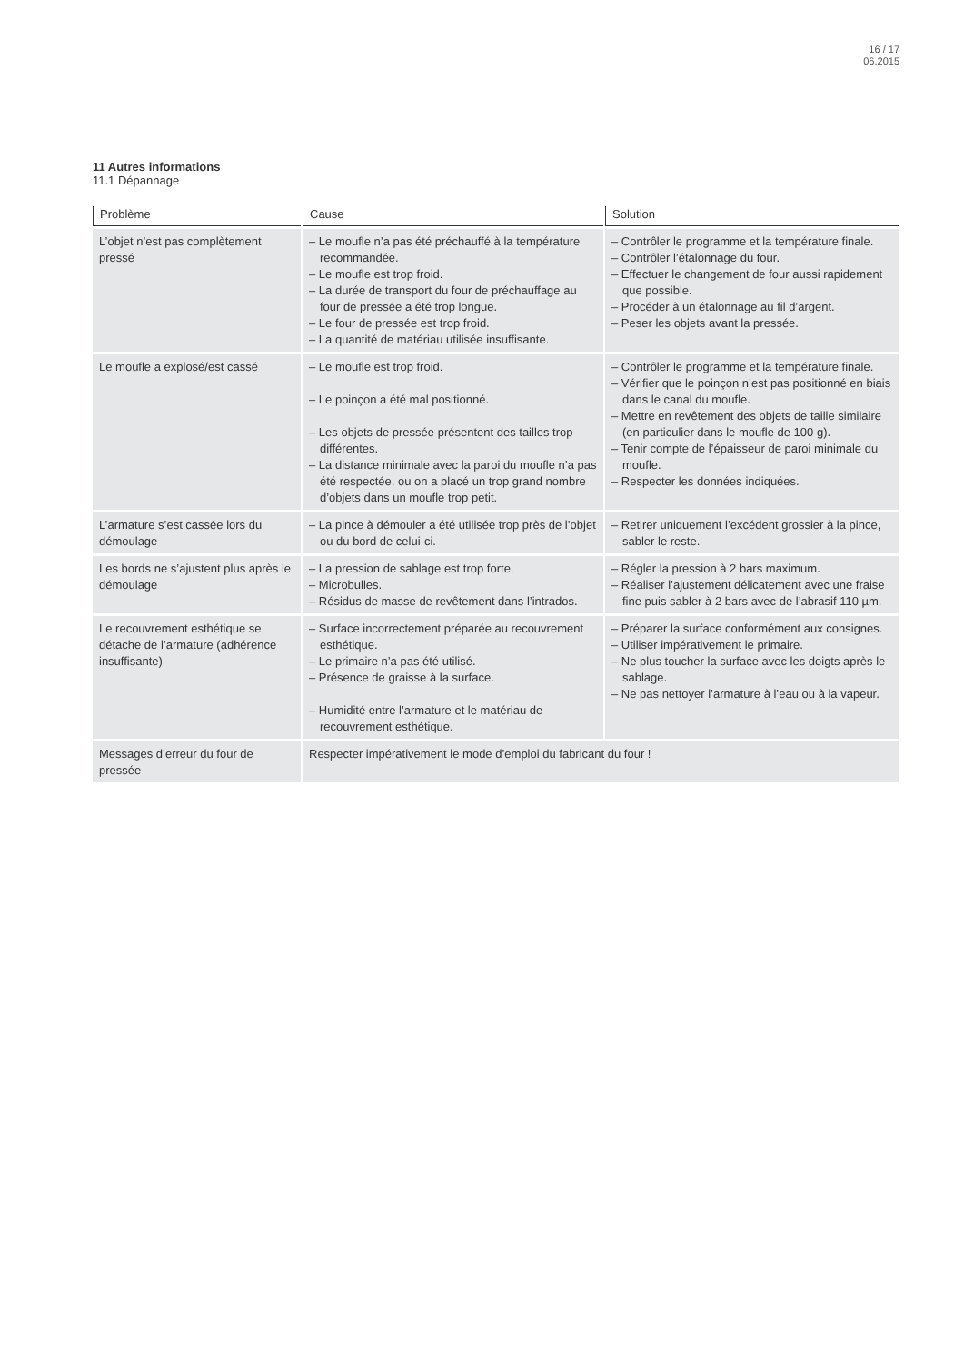16 / 17
06.2015
11 Autres informations
11.1 Dépannage
| Problème | Cause | Solution |
| --- | --- | --- |
| L’objet n’est pas complètement pressé | – Le moufle n’a pas été préchauffé à la température recommandée. – Le moufle est trop froid. – La durée de transport du four de préchauffage au four de pressée a été trop longue. – Le four de pressée est trop froid. – La quantité de matériau utilisée insuffisante. | – Contrôler le programme et la température finale. – Contrôler l’étalonnage du four. – Effectuer le changement de four aussi rapidement que possible. – Procéder à un étalonnage au fil d’argent. – Peser les objets avant la pressée. |
| Le moufle a explosé/est cassé | – Le moufle est trop froid. – Le poinçon a été mal positionné. – Les objets de pressée présentent des tailles trop différentes. – La distance minimale avec la paroi du moufle n’a pas été respectée, ou on a placé un trop grand nombre d’objets dans un moufle trop petit. | – Contrôler le programme et la température finale. – Vérifier que le poinçon n’est pas positionné en biais dans le canal du moufle. – Mettre en revêtement des objets de taille similaire (en particulier dans le moufle de 100 g). – Tenir compte de l’épaisseur de paroi minimale du moufle. – Respecter les données indiquées. |
| L’armature s’est cassée lors du démoulage | – La pince à démouler a été utilisée trop près de l’objet ou du bord de celui-ci. | – Retirer uniquement l’excédent grossier à la pince, sabler le reste. |
| Les bords ne s’ajustent plus après le démoulage | – La pression de sablage est trop forte. – Microbulles. – Résidus de masse de revêtement dans l’intrados. | – Régler la pression à 2 bars maximum. – Réaliser l’ajustement délicatement avec une fraise fine puis sabler à 2 bars avec de l’abrasif 110 µm. |
| Le recouvrement esthétique se détache de l’armature (adhérence insuffisante) | – Surface incorrectement préparée au recouvrement esthétique. – Le primaire n’a pas été utilisé. – Présence de graisse à la surface. – Humidité entre l’armature et le matériau de recouvrement esthétique. | – Préparer la surface conformément aux consignes. – Utiliser impérativement le primaire. – Ne plus toucher la surface avec les doigts après le sablage. – Ne pas nettoyer l’armature à l’eau ou à la vapeur. |
| Messages d’erreur du four de pressée | Respecter impérativement le mode d’emploi du fabricant du four ! | |